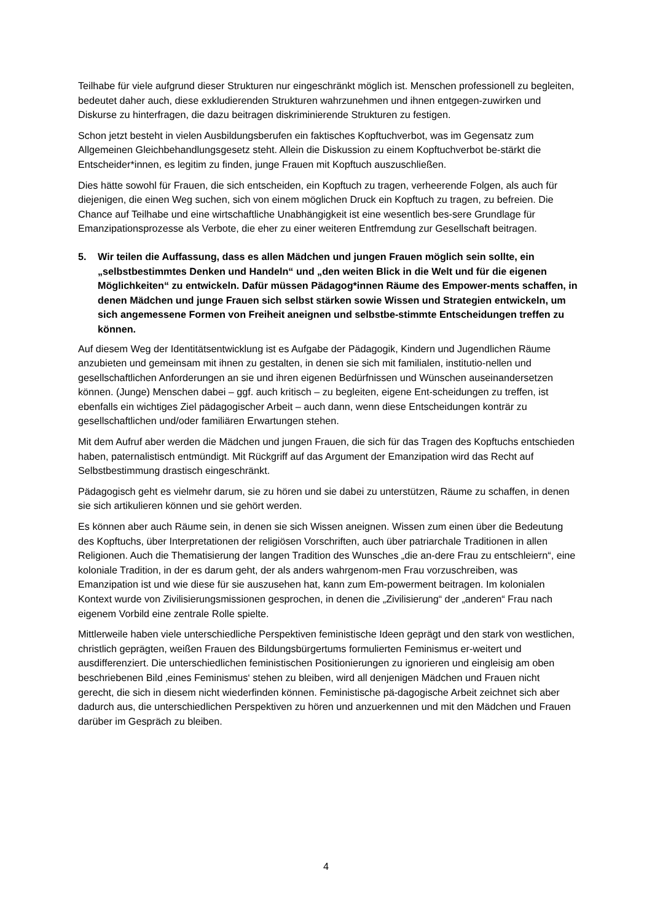Teilhabe für viele aufgrund dieser Strukturen nur eingeschränkt möglich ist. Menschen professionell zu begleiten, bedeutet daher auch, diese exkludierenden Strukturen wahrzunehmen und ihnen entgegen-zuwirken und Diskurse zu hinterfragen, die dazu beitragen diskriminierende Strukturen zu festigen.
Schon jetzt besteht in vielen Ausbildungsberufen ein faktisches Kopftuchverbot, was im Gegensatz zum Allgemeinen Gleichbehandlungsgesetz steht. Allein die Diskussion zu einem Kopftuchverbot be-stärkt die Entscheider*innen, es legitim zu finden, junge Frauen mit Kopftuch auszuschließen.
Dies hätte sowohl für Frauen, die sich entscheiden, ein Kopftuch zu tragen, verheerende Folgen, als auch für diejenigen, die einen Weg suchen, sich von einem möglichen Druck ein Kopftuch zu tragen, zu befreien. Die Chance auf Teilhabe und eine wirtschaftliche Unabhängigkeit ist eine wesentlich bes-sere Grundlage für Emanzipationsprozesse als Verbote, die eher zu einer weiteren Entfremdung zur Gesellschaft beitragen.
5. Wir teilen die Auffassung, dass es allen Mädchen und jungen Frauen möglich sein sollte, ein „selbstbestimmtes Denken und Handeln“ und „den weiten Blick in die Welt und für die eigenen Möglichkeiten“ zu entwickeln. Dafür müssen Pädagog*innen Räume des Empower-ments schaffen, in denen Mädchen und junge Frauen sich selbst stärken sowie Wissen und Strategien entwickeln, um sich angemessene Formen von Freiheit aneignen und selbstbe-stimmte Entscheidungen treffen zu können.
Auf diesem Weg der Identitätsentwicklung ist es Aufgabe der Pädagogik, Kindern und Jugendlichen Räume anzubieten und gemeinsam mit ihnen zu gestalten, in denen sie sich mit familialen, institutio-nellen und gesellschaftlichen Anforderungen an sie und ihren eigenen Bedürfnissen und Wünschen auseinandersetzen können. (Junge) Menschen dabei – ggf. auch kritisch – zu begleiten, eigene Ent-scheidungen zu treffen, ist ebenfalls ein wichtiges Ziel pädagogischer Arbeit – auch dann, wenn diese Entscheidungen konträr zu gesellschaftlichen und/oder familiären Erwartungen stehen.
Mit dem Aufruf aber werden die Mädchen und jungen Frauen, die sich für das Tragen des Kopftuchs entschieden haben, paternalistisch entmündigt. Mit Rückgriff auf das Argument der Emanzipation wird das Recht auf Selbstbestimmung drastisch eingeschränkt.
Pädagogisch geht es vielmehr darum, sie zu hören und sie dabei zu unterstützen, Räume zu schaffen, in denen sie sich artikulieren können und sie gehört werden.
Es können aber auch Räume sein, in denen sie sich Wissen aneignen. Wissen zum einen über die Bedeutung des Kopftuchs, über Interpretationen der religiösen Vorschriften, auch über patriarchale Traditionen in allen Religionen. Auch die Thematisierung der langen Tradition des Wunsches „die an-dere Frau zu entschleiern“, eine koloniale Tradition, in der es darum geht, der als anders wahrgenom-men Frau vorzuschreiben, was Emanzipation ist und wie diese für sie auszusehen hat, kann zum Em-powerment beitragen. Im kolonialen Kontext wurde von Zivilisierungsmissionen gesprochen, in denen die „Zivilisierung“ der „anderen“ Frau nach eigenem Vorbild eine zentrale Rolle spielte.
Mittlerweile haben viele unterschiedliche Perspektiven feministische Ideen geprägt und den stark von westlichen, christlich geprägten, weißen Frauen des Bildungsbürgertums formulierten Feminismus er-weitert und ausdifferenziert. Die unterschiedlichen feministischen Positionierungen zu ignorieren und eingleisig am oben beschriebenen Bild ‚eines Feminismus‘ stehen zu bleiben, wird all denjenigen Mädchen und Frauen nicht gerecht, die sich in diesem nicht wiederfinden können. Feministische pä-dagogische Arbeit zeichnet sich aber dadurch aus, die unterschiedlichen Perspektiven zu hören und anzuerkennen und mit den Mädchen und Frauen darüber im Gespräch zu bleiben.
4